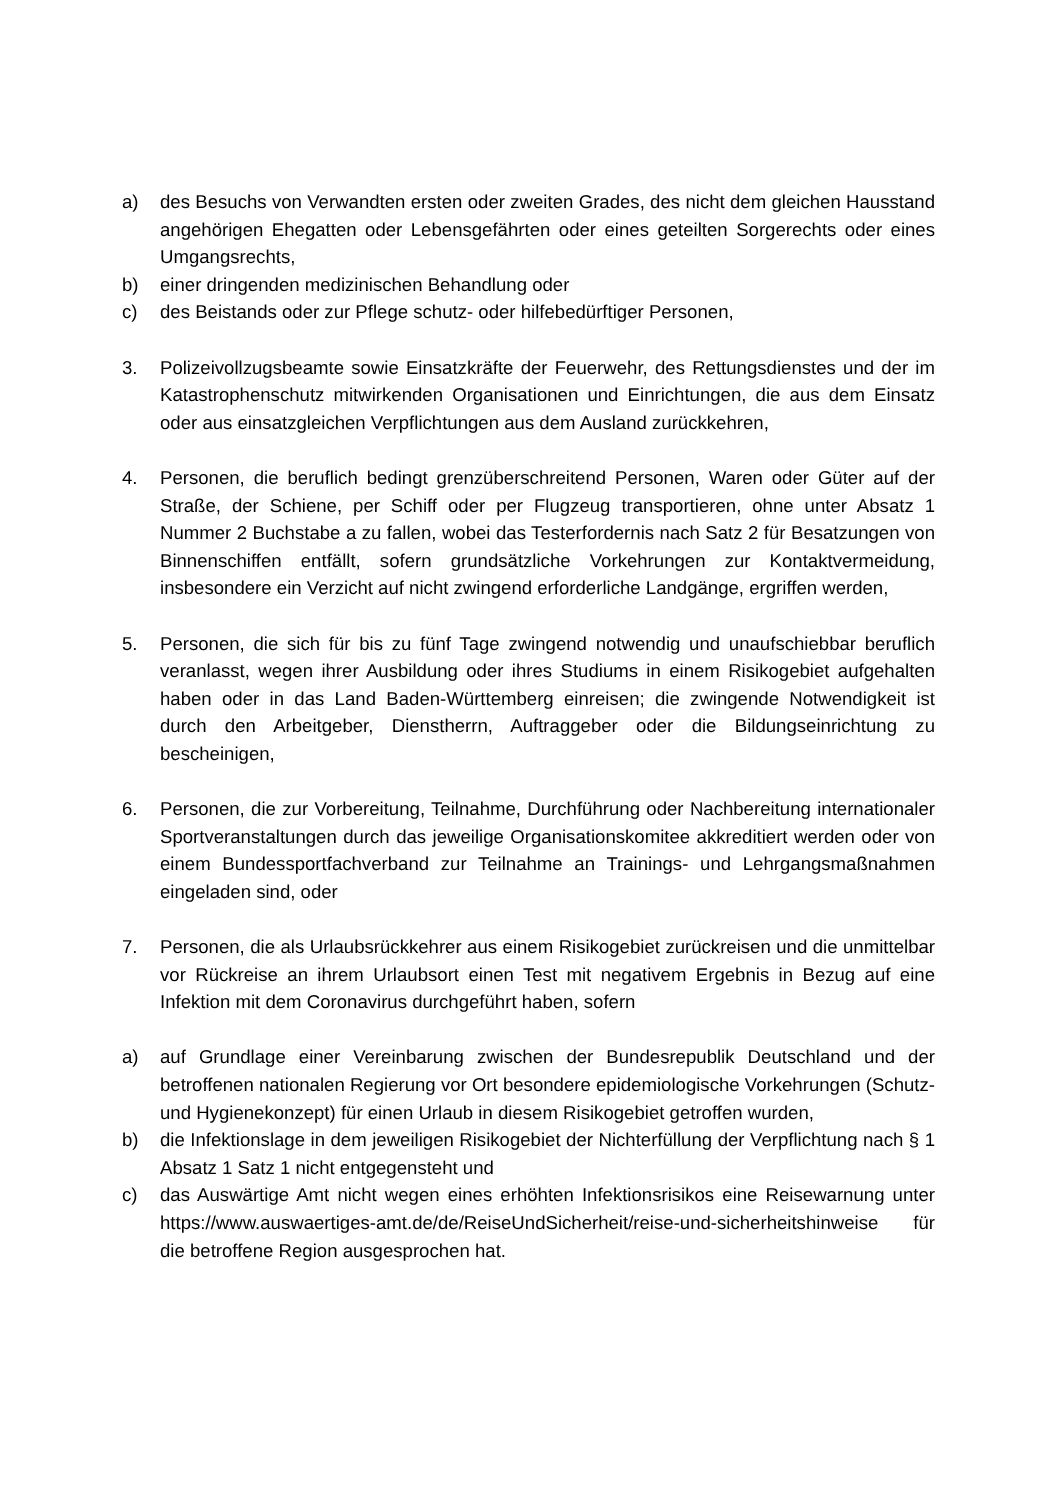a) des Besuchs von Verwandten ersten oder zweiten Grades, des nicht dem gleichen Hausstand angehörigen Ehegatten oder Lebensgefährten oder eines geteilten Sorgerechts oder eines Umgangsrechts,
b) einer dringenden medizinischen Behandlung oder
c) des Beistands oder zur Pflege schutz- oder hilfebedürftiger Personen,
3. Polizeivollzugsbeamte sowie Einsatzkräfte der Feuerwehr, des Rettungsdienstes und der im Katastrophenschutz mitwirkenden Organisationen und Einrichtungen, die aus dem Einsatz oder aus einsatzgleichen Verpflichtungen aus dem Ausland zurückkehren,
4. Personen, die beruflich bedingt grenzüberschreitend Personen, Waren oder Güter auf der Straße, der Schiene, per Schiff oder per Flugzeug transportieren, ohne unter Absatz 1 Nummer 2 Buchstabe a zu fallen, wobei das Testerfordernis nach Satz 2 für Besatzungen von Binnenschiffen entfällt, sofern grundsätzliche Vorkehrungen zur Kontaktvermeidung, insbesondere ein Verzicht auf nicht zwingend erforderliche Landgänge, ergriffen werden,
5. Personen, die sich für bis zu fünf Tage zwingend notwendig und unaufschiebbar beruflich veranlasst, wegen ihrer Ausbildung oder ihres Studiums in einem Risikogebiet aufgehalten haben oder in das Land Baden-Württemberg einreisen; die zwingende Notwendigkeit ist durch den Arbeitgeber, Dienstherrn, Auftraggeber oder die Bildungseinrichtung zu bescheinigen,
6. Personen, die zur Vorbereitung, Teilnahme, Durchführung oder Nachbereitung internationaler Sportveranstaltungen durch das jeweilige Organisationskomitee akkreditiert werden oder von einem Bundessportfachverband zur Teilnahme an Trainings- und Lehrgangsmaßnahmen eingeladen sind, oder
7. Personen, die als Urlaubsrückkehrer aus einem Risikogebiet zurückreisen und die unmittelbar vor Rückreise an ihrem Urlaubsort einen Test mit negativem Ergebnis in Bezug auf eine Infektion mit dem Coronavirus durchgeführt haben, sofern
a) auf Grundlage einer Vereinbarung zwischen der Bundesrepublik Deutschland und der betroffenen nationalen Regierung vor Ort besondere epidemiologische Vorkehrungen (Schutz- und Hygienekonzept) für einen Urlaub in diesem Risikogebiet getroffen wurden,
b) die Infektionslage in dem jeweiligen Risikogebiet der Nichterfüllung der Verpflichtung nach § 1 Absatz 1 Satz 1 nicht entgegensteht und
c) das Auswärtige Amt nicht wegen eines erhöhten Infektionsrisikos eine Reisewarnung unter https://www.auswaertiges-amt.de/de/ReiseUndSicherheit/reise-und-sicherheitshinweise für die betroffene Region ausgesprochen hat.